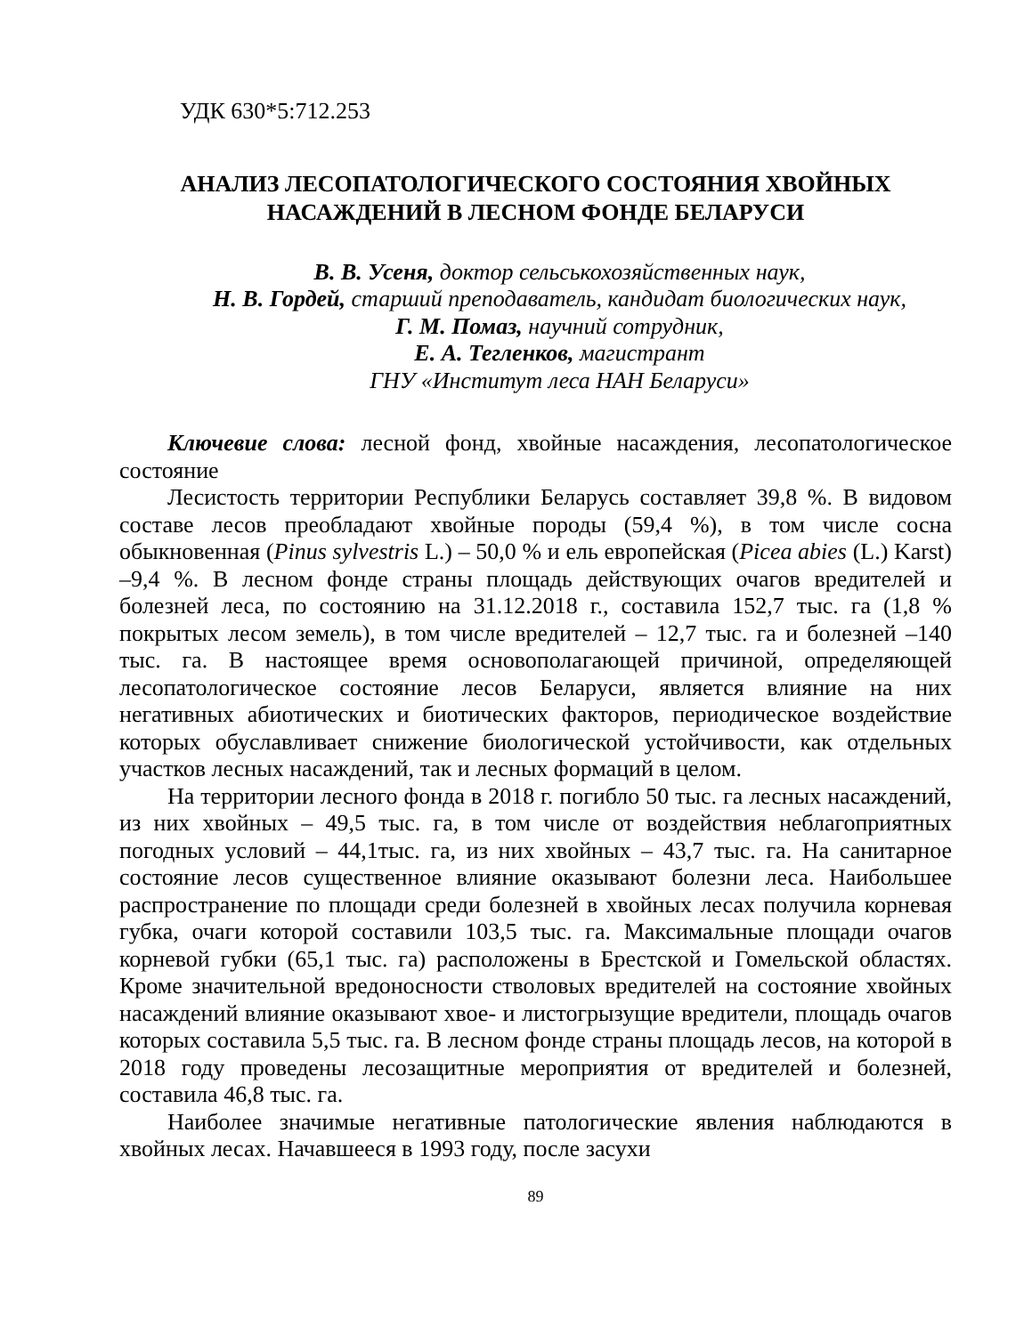УДК 630*5:712.253
АНАЛИЗ ЛЕСОПАТОЛОГИЧЕСКОГО СОСТОЯНИЯ ХВОЙНЫХ НАСАЖДЕНИЙ В ЛЕСНОМ ФОНДЕ БЕЛАРУСИ
В. В. Усеня, доктор сельськохозяйственных наук,
Н. В. Гордей, старший преподаватель, кандидат биологических наук,
Г. М. Помаз, научний сотрудник,
Е. А. Тегленков, магистрант
ГНУ «Институт леса НАН Беларуси»
Ключевие слова: лесной фонд, хвойные насаждения, лесопатологическое состояние
Лесистость территории Республики Беларусь составляет 39,8 %. В видовом составе лесов преобладают хвойные породы (59,4 %), в том числе сосна обыкновенная (Pinus sylvestris L.) – 50,0 % и ель европейская (Picea abies (L.) Karst) –9,4 %. В лесном фонде страны площадь действующих очагов вредителей и болезней леса, по состоянию на 31.12.2018 г., составила 152,7 тыс. га (1,8 % покрытых лесом земель), в том числе вредителей – 12,7 тыс. га и болезней –140 тыс. га. В настоящее время основополагающей причиной, определяющей лесопатологическое состояние лесов Беларуси, является влияние на них негативных абиотических и биотических факторов, периодическое воздействие которых обуславливает снижение биологической устойчивости, как отдельных участков лесных насаждений, так и лесных формаций в целом.
На территории лесного фонда в 2018 г. погибло 50 тыс. га лесных насаждений, из них хвойных – 49,5 тыс. га, в том числе от воздействия неблагоприятных погодных условий – 44,1тыс. га, из них хвойных – 43,7 тыс. га. На санитарное состояние лесов существенное влияние оказывают болезни леса. Наибольшее распространение по площади среди болезней в хвойных лесах получила корневая губка, очаги которой составили 103,5 тыс. га. Максимальные площади очагов корневой губки (65,1 тыс. га) расположены в Брестской и Гомельской областях. Кроме значительной вредоносности стволовых вредителей на состояние хвойных насаждений влияние оказывают хвое- и листогрызущие вредители, площадь очагов которых составила 5,5 тыс. га. В лесном фонде страны площадь лесов, на которой в 2018 году проведены лесозащитные мероприятия от вредителей и болезней, составила 46,8 тыс. га.
Наиболее значимые негативные патологические явления наблюдаются в хвойных лесах. Начавшееся в 1993 году, после засухи
89